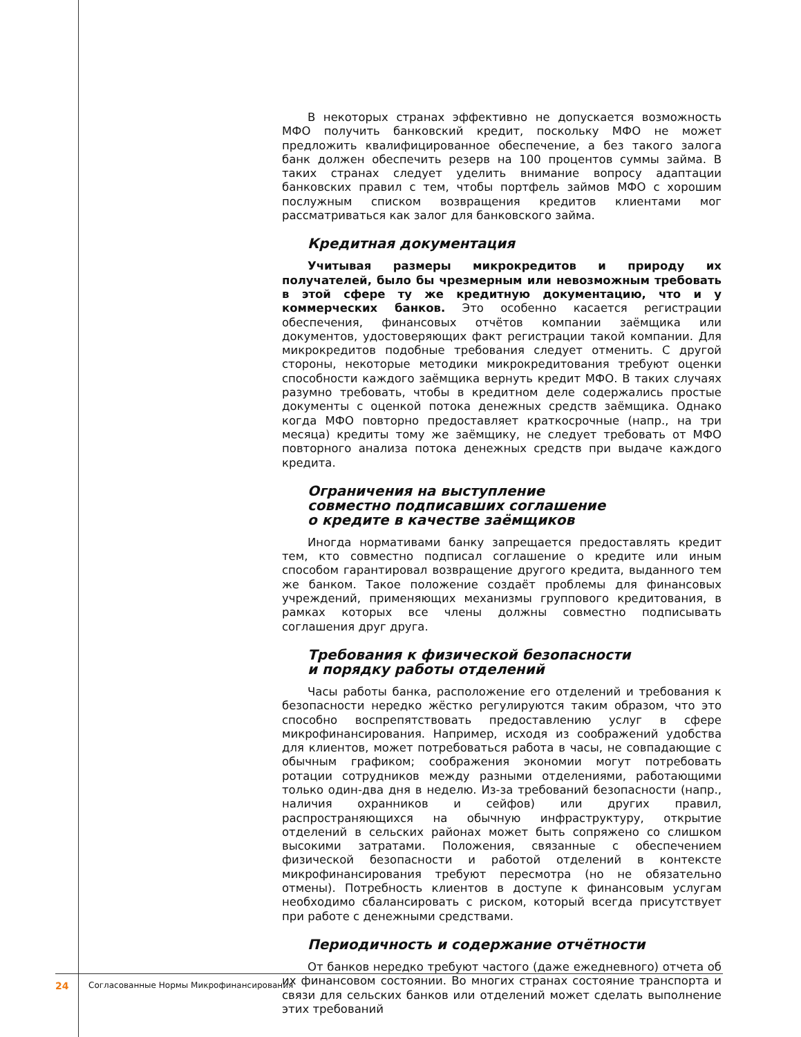В некоторых странах эффективно не допускается возможность МФО получить банковский кредит, поскольку МФО не может предложить квалифицированное обеспечение, а без такого залога банк должен обеспечить резерв на 100 процентов суммы займа. В таких странах следует уделить внимание вопросу адаптации банковских правил с тем, чтобы портфель займов МФО с хорошим послужным списком возвращения кредитов клиентами мог рассматриваться как залог для банковского займа.
Кредитная документация
Учитывая размеры микрокредитов и природу их получателей, было бы чрезмерным или невозможным требовать в этой сфере ту же кредитную документацию, что и у коммерческих банков. Это особенно касается регистрации обеспечения, финансовых отчётов компании заёмщика или документов, удостоверяющих факт регистрации такой компании. Для микрокредитов подобные требования следует отменить. С другой стороны, некоторые методики микрокредитования требуют оценки способности каждого заёмщика вернуть кредит МФО. В таких случаях разумно требовать, чтобы в кредитном деле содержались простые документы с оценкой потока денежных средств заёмщика. Однако когда МФО повторно предоставляет краткосрочные (напр., на три месяца) кредиты тому же заёмщику, не следует требовать от МФО повторного анализа потока денежных средств при выдаче каждого кредита.
Ограничения на выступление
совместно подписавших соглашение
о кредите в качестве заёмщиков
Иногда нормативами банку запрещается предоставлять кредит тем, кто совместно подписал соглашение о кредите или иным способом гарантировал возвращение другого кредита, выданного тем же банком. Такое положение создаёт проблемы для финансовых учреждений, применяющих механизмы группового кредитования, в рамках которых все члены должны совместно подписывать соглашения друг друга.
Требования к физической безопасности
и порядку работы отделений
Часы работы банка, расположение его отделений и требования к безопасности нередко жёстко регулируются таким образом, что это способно воспрепятствовать предоставлению услуг в сфере микрофинансирования. Например, исходя из соображений удобства для клиентов, может потребоваться работа в часы, не совпадающие с обычным графиком; соображения экономии могут потребовать ротации сотрудников между разными отделениями, работающими только один-два дня в неделю. Из-за требований безопасности (напр., наличия охранников и сейфов) или других правил, распространяющихся на обычную инфраструктуру, открытие отделений в сельских районах может быть сопряжено со слишком высокими затратами. Положения, связанные с обеспечением физической безопасности и работой отделений в контексте микрофинансирования требуют пересмотра (но не обязательно отмены). Потребность клиентов в доступе к финансовым услугам необходимо сбалансировать с риском, который всегда присутствует при работе с денежными средствами.
Периодичность и содержание отчётности
От банков нередко требуют частого (даже ежедневного) отчета об их финансовом состоянии. Во многих странах состояние транспорта и связи для сельских банков или отделений может сделать выполнение этих требований
24 Согласованные Нормы Микрофинансирования